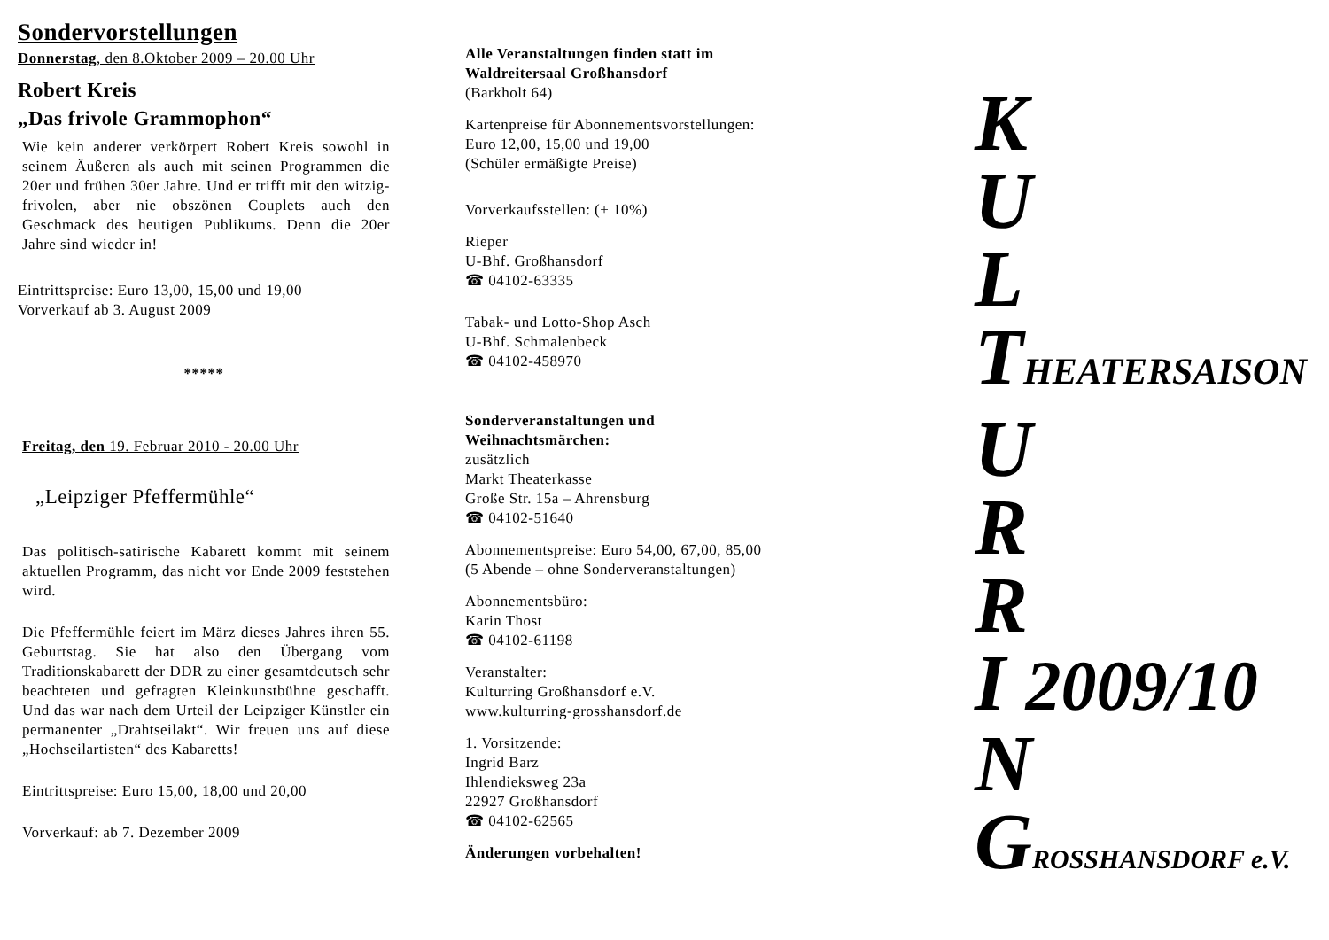Sondervorstellungen
Donnerstag, den 8.Oktober 2009 – 20.00 Uhr
Robert Kreis
„Das frivole Grammophon“
Wie kein anderer verkörpert Robert Kreis sowohl in seinem Äußeren als auch mit seinen Programmen die 20er und frühen 30er Jahre. Und er trifft mit den witzig-frivolen, aber nie obszönen Couplets auch den Geschmack des heutigen Publikums. Denn die 20er Jahre sind wieder in!
Eintrittspreise: Euro 13,00, 15,00 und 19,00
Vorverkauf ab 3. August 2009
*****
Freitag, den 19. Februar 2010 - 20.00 Uhr
„Leipziger Pfeffermühle“
Das politisch-satirische Kabarett kommt mit seinem aktuellen Programm, das nicht vor Ende 2009 feststehen wird.
Die Pfeffermühle feiert im März dieses Jahres ihren 55. Geburtstag. Sie hat also den Übergang vom Traditionskabarett der DDR zu einer gesamtdeutsch sehr beachteten und gefragten Kleinkunstbühne geschafft. Und das war nach dem Urteil der Leipziger Künstler ein permanenter „Drahtseilakt“. Wir freuen uns auf diese „Hochseilartisten“ des Kabaretts!
Eintrittspreise: Euro 15,00, 18,00 und 20,00
Vorverkauf: ab 7. Dezember 2009
Alle Veranstaltungen finden statt im
Waldreitersaal Großhansdorf
(Barkholt 64)
Kartenpreise für Abonnementsvorstellungen:
Euro 12,00, 15,00 und 19,00
(Schüler ermäßigte Preise)
Vorverkaufsstellen: (+ 10%)
Rieper
U-Bhf. Großhansdorf
☎ 04102-63335
Tabak- und Lotto-Shop Asch
U-Bhf. Schmalenbeck
☎ 04102-458970
Sonderveranstaltungen und
Weihnachtsmärchen:
zusätzlich
Markt Theaterkasse
Große Str. 15a – Ahrensburg
☎ 04102-51640
Abonnementspreise: Euro 54,00, 67,00, 85,00
(5 Abende – ohne Sonderveranstaltungen)
Abonnementsbüro:
Karin Thost
☎ 04102-61198
Veranstalter:
Kulturring Großhansdorf e.V.
www.kulturring-grosshansdorf.de
1. Vorsitzende:
Ingrid Barz
Ihlendieksweg 23a
22927 Großhansdorf
☎ 04102-62565
Änderungen vorbehalten!
K
U
L
THEATERSAISON
U
R
R
I 2009/10
N
GROSSHANSDORF e.V.